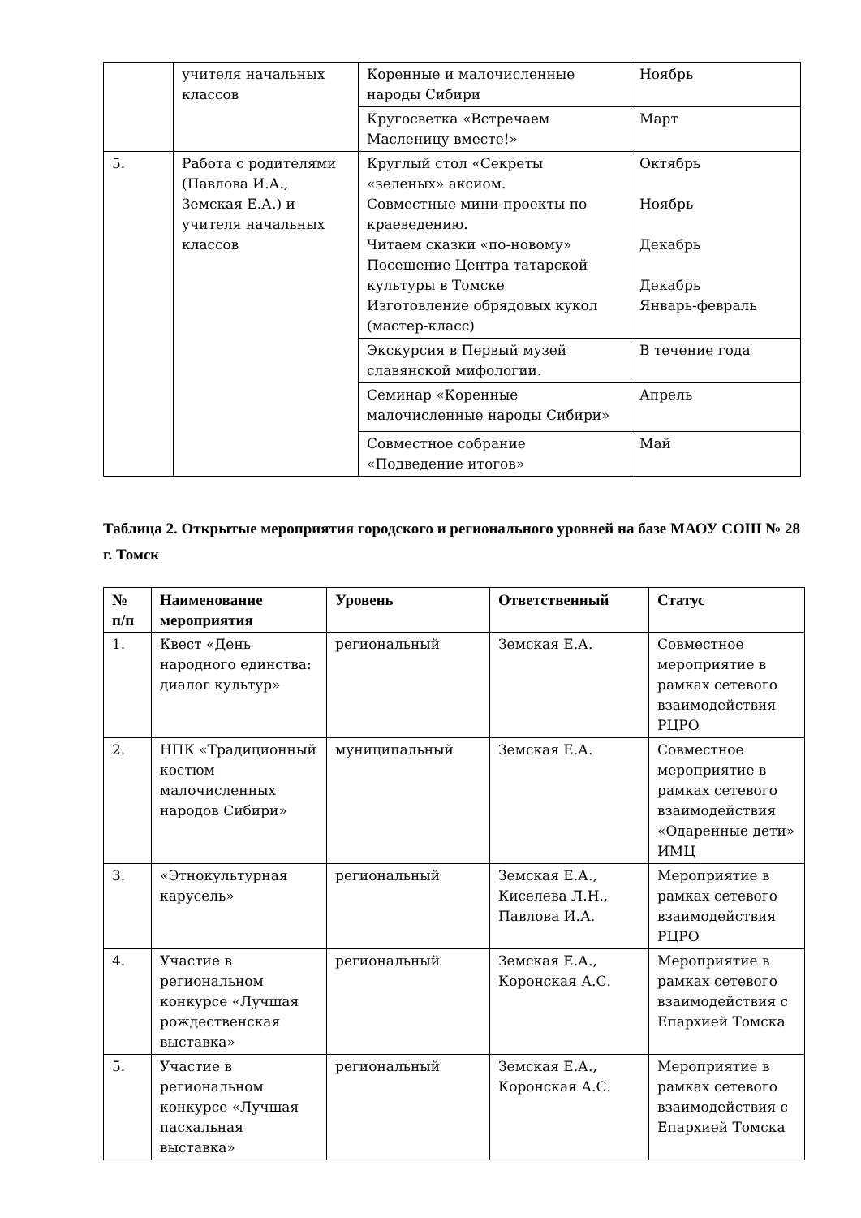| | учителя начальных классов | Коренные и малочисленные народы Сибири | Ноябрь |
| | | Кругосветка «Встречаем Масленицу вместе!» | Март |
| 5. | Работа с родителями (Павлова И.А., Земская Е.А.) и учителя начальных классов | Круглый стол «Секреты «зеленых» аксиом. Совместные мини-проекты по краеведению. Читаем сказки «по-новому» Посещение Центра татарской культуры в Томске Изготовление обрядовых кукол (мастер-класс) | Октябрь Ноябрь Декабрь Декабрь Январь-февраль |
| | | Экскурсия в Первый музей славянской мифологии. | В течение года |
| | | Семинар «Коренные малочисленные народы Сибири» | Апрель |
| | | Совместное собрание «Подведение итогов» | Май |
Таблица 2. Открытые мероприятия городского и регионального уровней на базе МАОУ СОШ № 28 г. Томск
| № п/п | Наименование мероприятия | Уровень | Ответственный | Статус |
| --- | --- | --- | --- | --- |
| 1. | Квест «День народного единства: диалог культур» | региональный | Земская Е.А. | Совместное мероприятие в рамках сетевого взаимодействия РЦРО |
| 2. | НПК «Традиционный костюм малочисленных народов Сибири» | муниципальный | Земская Е.А. | Совместное мероприятие в рамках сетевого взаимодействия «Одаренные дети» ИМЦ |
| 3. | «Этнокультурная карусель» | региональный | Земская Е.А., Киселева Л.Н., Павлова И.А. | Мероприятие в рамках сетевого взаимодействия РЦРО |
| 4. | Участие в региональном конкурсе «Лучшая рождественская выставка» | региональный | Земская Е.А., Коронская А.С. | Мероприятие в рамках сетевого взаимодействия с Епархией Томска |
| 5. | Участие в региональном конкурсе «Лучшая пасхальная выставка» | региональный | Земская Е.А., Коронская А.С. | Мероприятие в рамках сетевого взаимодействия с Епархией Томска |